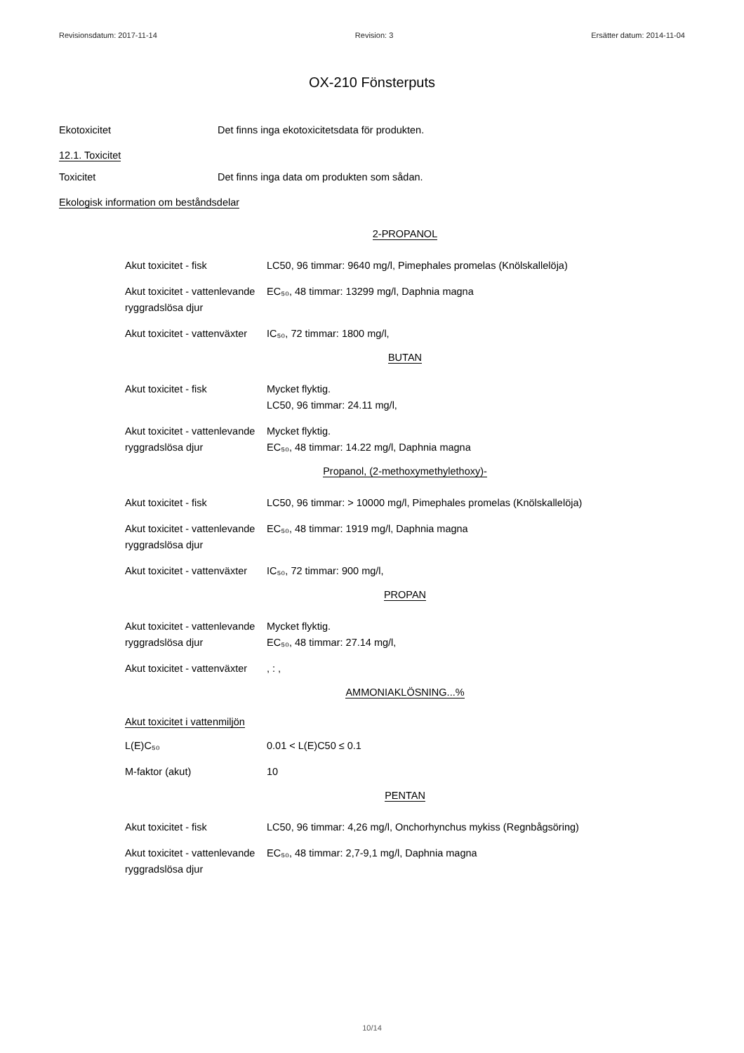Revisionsdatum: 2017-11-14 Revision: 3 Ersätter datum: 2014-11-04
OX-210 Fönsterputs
Ekotoxicitet Det finns inga ekotoxicitetsdata för produkten.
12.1. Toxicitet
Toxicitet Det finns inga data om produkten som sådan.
Ekologisk information om beståndsdelar
2-PROPANOL
Akut toxicitet - fisk LC50, 96 timmar: 9640 mg/l, Pimephales promelas (Knölskallelöja)
Akut toxicitet - vattenlevande ryggradslösa djur
EC₅₀, 48 timmar: 13299 mg/l, Daphnia magna
Akut toxicitet - vattenväxter
IC₅₀, 72 timmar: 1800 mg/l,
BUTAN
Akut toxicitet - fisk Mycket flyktig.
LC50, 96 timmar: 24.11 mg/l,
Akut toxicitet - vattenlevande ryggradslösa djur
Mycket flyktig.
EC₅₀, 48 timmar: 14.22 mg/l, Daphnia magna
Propanol, (2-methoxymethylethoxy)-
Akut toxicitet - fisk LC50, 96 timmar: > 10000 mg/l, Pimephales promelas (Knölskallelöja)
Akut toxicitet - vattenlevande ryggradslösa djur
EC₅₀, 48 timmar: 1919 mg/l, Daphnia magna
Akut toxicitet - vattenväxter
IC₅₀, 72 timmar: 900 mg/l,
PROPAN
Akut toxicitet - vattenlevande ryggradslösa djur
Mycket flyktig.
EC₅₀, 48 timmar: 27.14 mg/l,
Akut toxicitet - vattenväxter
, : ,
AMMONIAKLÖSNING...%
Akut toxicitet i vattenmiljön
L(E)C₅₀ 0.01 < L(E)C50 ≤ 0.1
M-faktor (akut) 10
PENTAN
Akut toxicitet - fisk LC50, 96 timmar: 4,26 mg/l, Onchorhynchus mykiss (Regnbågsöring)
Akut toxicitet - vattenlevande ryggradslösa djur
EC₅₀, 48 timmar: 2,7-9,1 mg/l, Daphnia magna
10/14